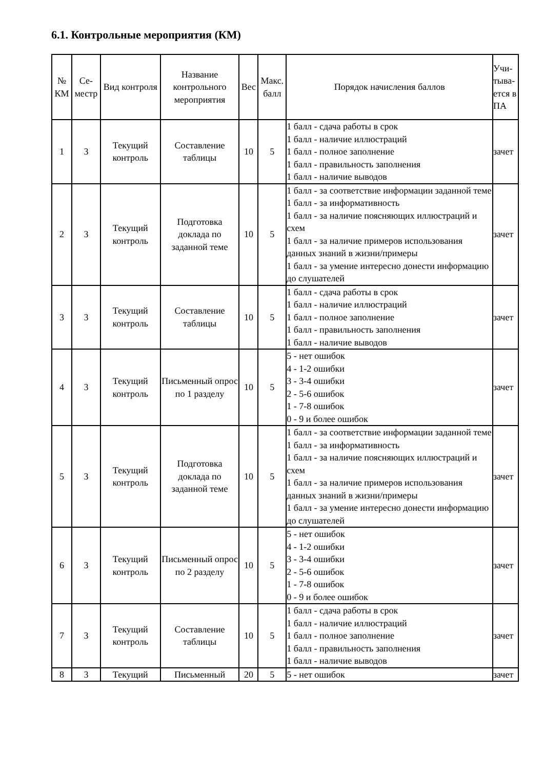6.1. Контрольные мероприятия (КМ)
| № КМ | Се-местр | Вид контроля | Название контрольного мероприятия | Вес | Макс. балл | Порядок начисления баллов | Учи-тыва-ется в ПА |
| --- | --- | --- | --- | --- | --- | --- | --- |
| 1 | 3 | Текущий контроль | Составление таблицы | 10 | 5 | 1 балл - сдача работы в срок 1 балл - наличие иллюстраций 1 балл - полное заполнение 1 балл - правильность заполнения 1 балл - наличие выводов | зачет |
| 2 | 3 | Текущий контроль | Подготовка доклада по заданной теме | 10 | 5 | 1 балл - за соответствие информации заданной теме 1 балл - за информативность 1 балл - за наличие поясняющих иллюстраций и схем 1 балл - за наличие примеров использования данных знаний в жизни/примеры 1 балл - за умение интересно донести информацию до слушателей | зачет |
| 3 | 3 | Текущий контроль | Составление таблицы | 10 | 5 | 1 балл - сдача работы в срок 1 балл - наличие иллюстраций 1 балл - полное заполнение 1 балл - правильность заполнения 1 балл - наличие выводов | зачет |
| 4 | 3 | Текущий контроль | Письменный опрос по 1 разделу | 10 | 5 | 5 - нет ошибок 4 - 1-2 ошибки 3 - 3-4 ошибки 2 - 5-6 ошибок 1 - 7-8 ошибок 0 - 9 и более ошибок | зачет |
| 5 | 3 | Текущий контроль | Подготовка доклада по заданной теме | 10 | 5 | 1 балл - за соответствие информации заданной теме 1 балл - за информативность 1 балл - за наличие поясняющих иллюстраций и схем 1 балл - за наличие примеров использования данных знаний в жизни/примеры 1 балл - за умение интересно донести информацию до слушателей | зачет |
| 6 | 3 | Текущий контроль | Письменный опрос по 2 разделу | 10 | 5 | 5 - нет ошибок 4 - 1-2 ошибки 3 - 3-4 ошибки 2 - 5-6 ошибок 1 - 7-8 ошибок 0 - 9 и более ошибок | зачет |
| 7 | 3 | Текущий контроль | Составление таблицы | 10 | 5 | 1 балл - сдача работы в срок 1 балл - наличие иллюстраций 1 балл - полное заполнение 1 балл - правильность заполнения 1 балл - наличие выводов | зачет |
| 8 | 3 | Текущий | Письменный | 20 | 5 | 5 - нет ошибок | зачет |